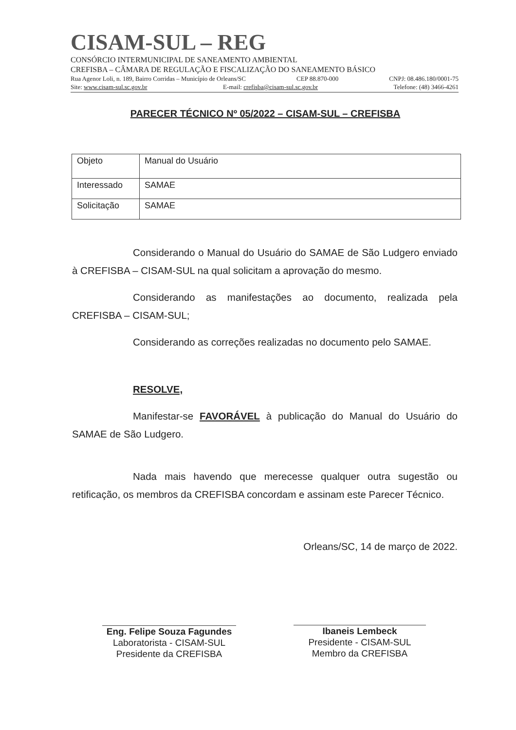CISAM-SUL – REG
CONSÓRCIO INTERMUNICIPAL DE SANEAMENTO AMBIENTAL
CREFISBA – CÂMARA DE REGULAÇÃO E FISCALIZAÇÃO DO SANEAMENTO BÁSICO
Rua Agenor Loli, n. 189, Bairro Corridas – Município de Orleans/SC CEP 88.870-000 CNPJ: 08.486.180/0001-75
Site: www.cisam-sul.sc.gov.br E-mail: crefisba@cisam-sul.sc.gov.br Telefone: (48) 3466-4261
PARECER TÉCNICO Nº 05/2022 – CISAM-SUL – CREFISBA
| Objeto | Manual do Usuário |
| Interessado | SAMAE |
| Solicitação | SAMAE |
Considerando o Manual do Usuário do SAMAE de São Ludgero enviado à CREFISBA – CISAM-SUL na qual solicitam a aprovação do mesmo.
Considerando as manifestações ao documento, realizada pela CREFISBA – CISAM-SUL;
Considerando as correções realizadas no documento pelo SAMAE.
RESOLVE,
Manifestar-se FAVORÁVEL à publicação do Manual do Usuário do SAMAE de São Ludgero.
Nada mais havendo que merecesse qualquer outra sugestão ou retificação, os membros da CREFISBA concordam e assinam este Parecer Técnico.
Orleans/SC, 14 de março de 2022.
Eng. Felipe Souza Fagundes
Laboratorista - CISAM-SUL
Presidente da CREFISBA
Ibaneis Lembeck
Presidente - CISAM-SUL
Membro da CREFISBA